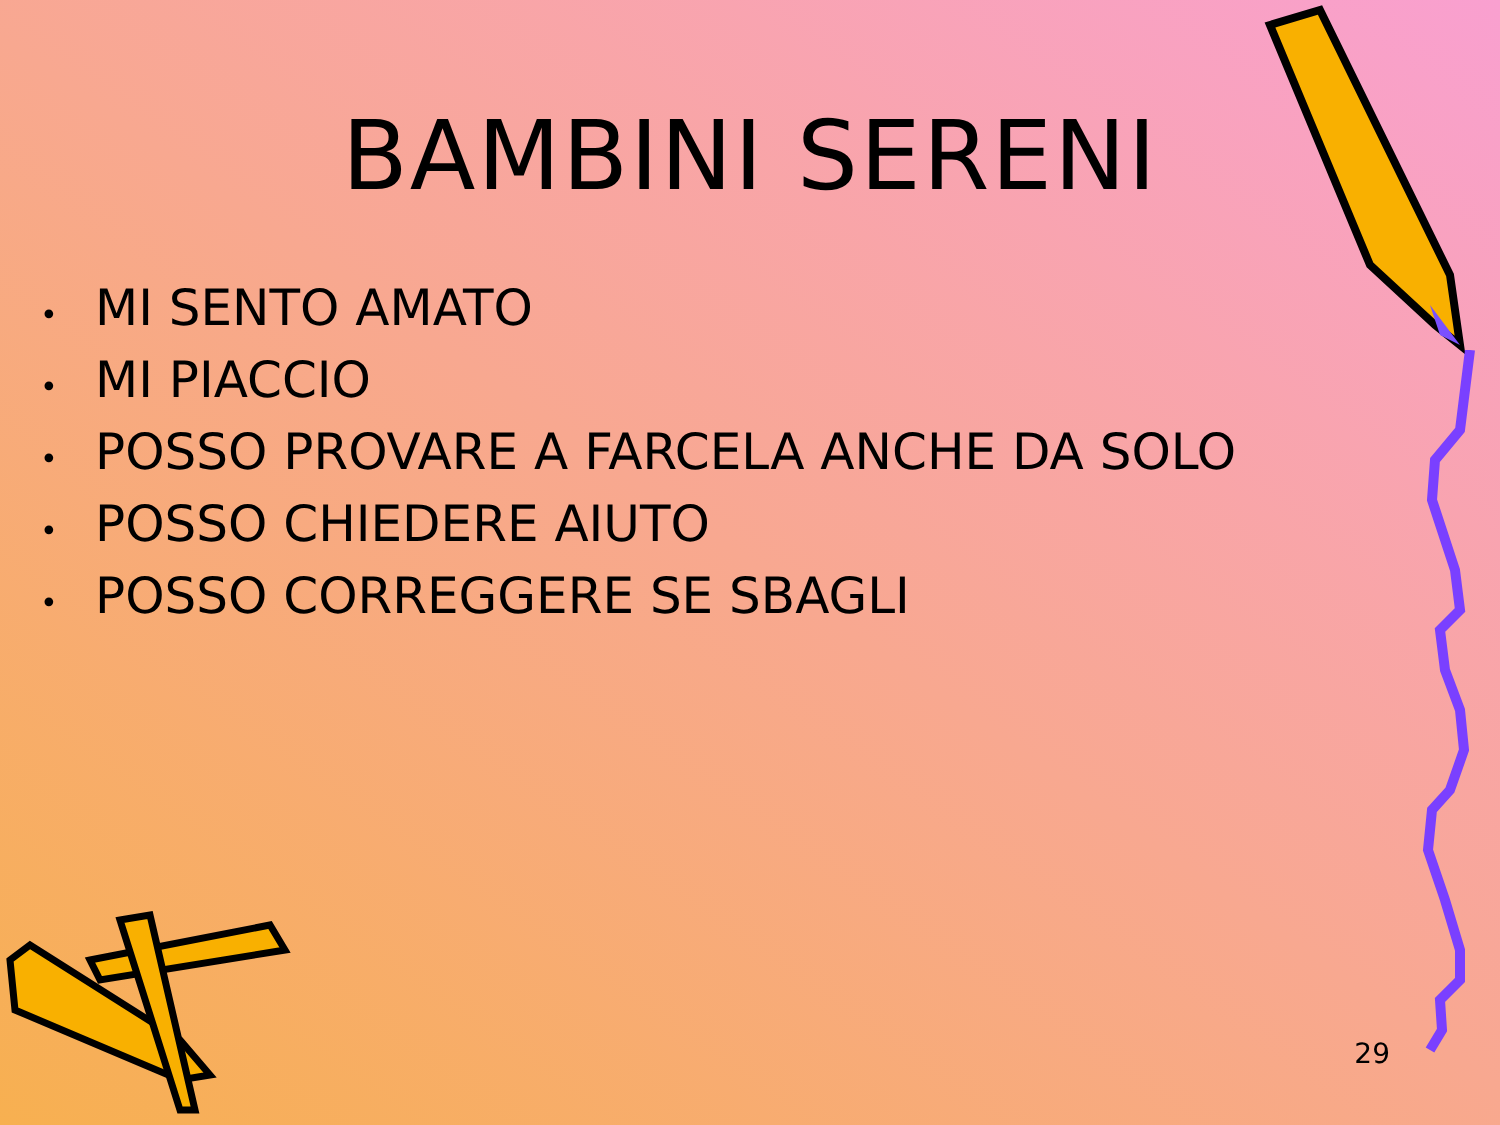BAMBINI SERENI
• MI SENTO AMATO
• MI PIACCIO
• POSSO PROVARE A FARCELA ANCHE DA SOLO
• POSSO CHIEDERE AIUTO
• POSSO CORREGGERE SE SBAGLI
29